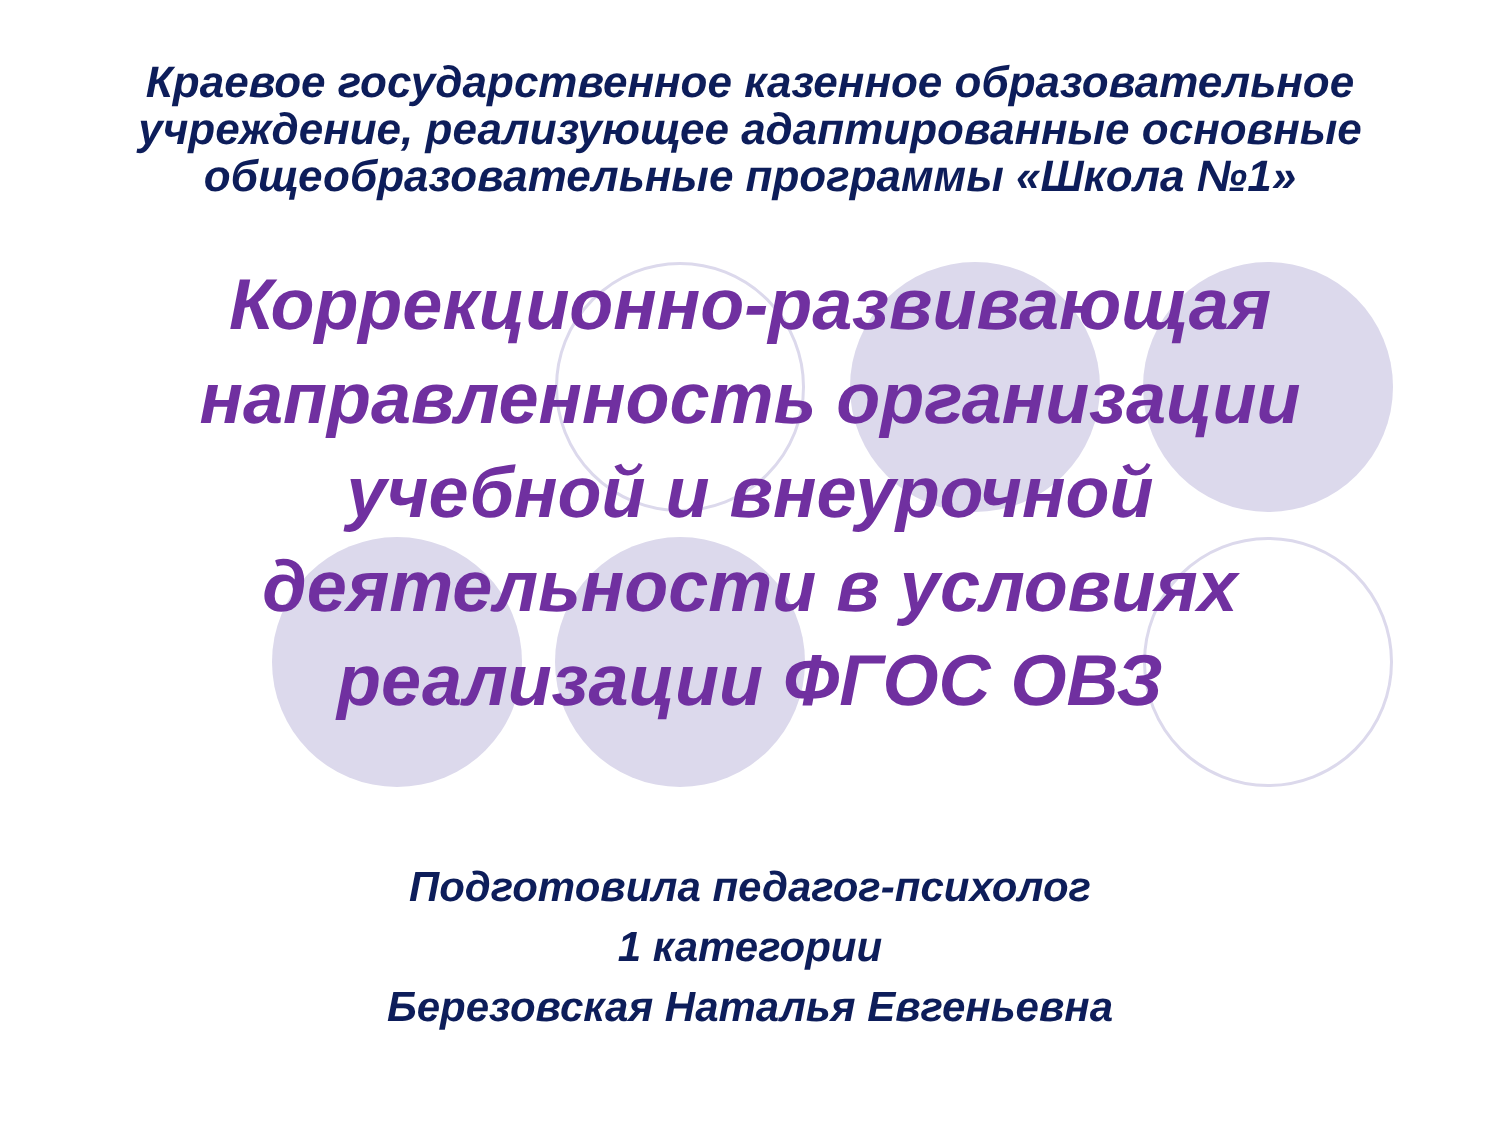Краевое государственное казенное образовательное
учреждение, реализующее адаптированные основные
общеобразовательные программы «Школа №1»
Коррекционно-развивающая
направленность организации
учебной и внеурочной
деятельности в условиях
реализации ФГОС ОВЗ
Подготовила педагог-психолог
1 категории
Березовская Наталья Евгеньевна